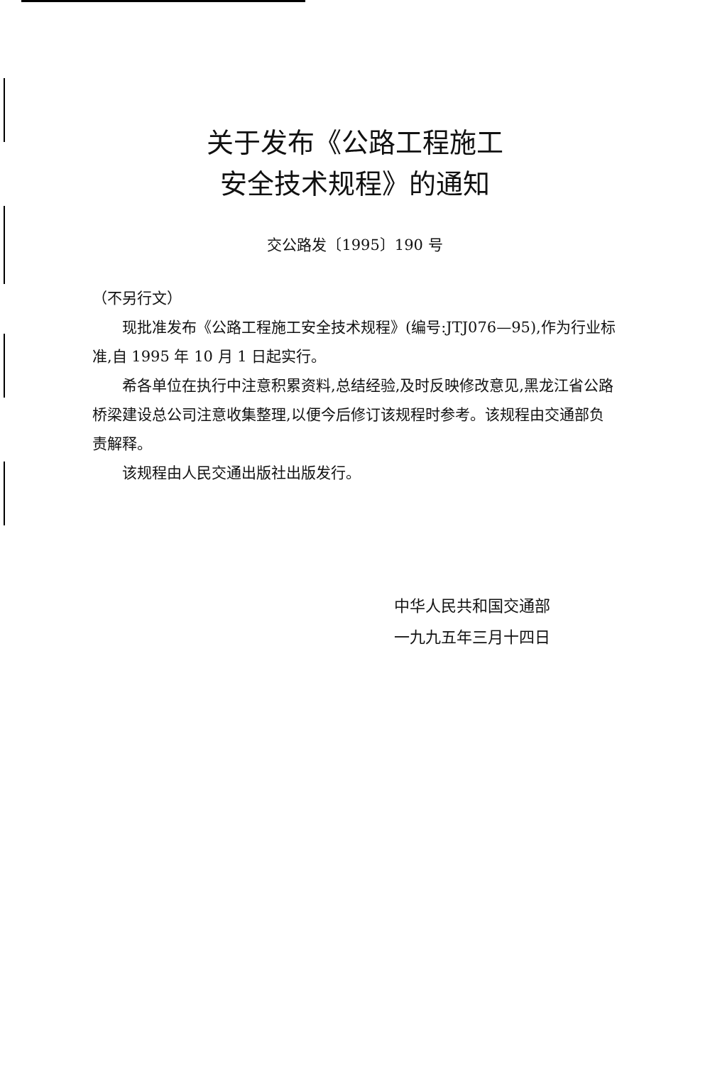关于发布《公路工程施工
安全技术规程》的通知
交公路发〔1995〕190 号
（不另行文）
现批准发布《公路工程施工安全技术规程》(编号:JTJ076—95),作为行业标准,自 1995 年 10 月 1 日起实行。
希各单位在执行中注意积累资料,总结经验,及时反映修改意见,黑龙江省公路桥梁建设总公司注意收集整理,以便今后修订该规程时参考。该规程由交通部负责解释。
该规程由人民交通出版社出版发行。
中华人民共和国交通部
一九九五年三月十四日